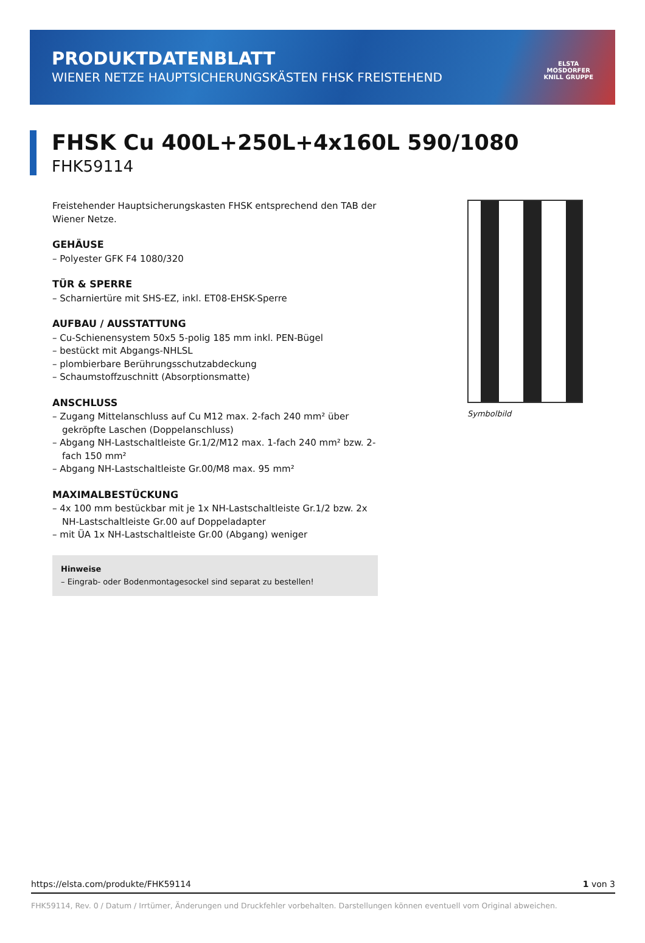PRODUKTDATENBLATT
WIENER NETZE HAUPTSICHERUNGSKÄSTEN FHSK FREISTEHEND
ELSTA
MOSDORFER
KNILL GRUPPE
FHSK Cu 400L+250L+4x160L 590/1080
FHK59114
Freistehender Hauptsicherungskasten FHSK entsprechend den TAB der Wiener Netze.
GEHÄUSE
– Polyester GFK F4 1080/320
TÜR & SPERRE
– Scharniertüre mit SHS-EZ, inkl. ET08-EHSK-Sperre
AUFBAU / AUSSTATTUNG
– Cu-Schienensystem 50x5 5-polig 185 mm inkl. PEN-Bügel
– bestückt mit Abgangs-NHLSL
– plombierbare Berührungsschutzabdeckung
– Schaumstoffzuschnitt (Absorptionsmatte)
ANSCHLUSS
– Zugang Mittelanschluss auf Cu M12 max. 2-fach 240 mm² über gekröpfte Laschen (Doppelanschluss)
– Abgang NH-Lastschaltleiste Gr.1/2/M12 max. 1-fach 240 mm² bzw. 2-fach 150 mm²
– Abgang NH-Lastschaltleiste Gr.00/M8 max. 95 mm²
MAXIMALBESTÜCKUNG
– 4x 100 mm bestückbar mit je 1x NH-Lastschaltleiste Gr.1/2 bzw. 2x NH-Lastschaltleiste Gr.00 auf Doppeladapter
– mit ÜA 1x NH-Lastschaltleiste Gr.00 (Abgang) weniger
Hinweise
– Eingrab- oder Bodenmontagesockel sind separat zu bestellen!
Symbolbild
https://elsta.com/produkte/FHK59114 1 von 3
FHK59114, Rev. 0 / Datum / Irrtümer, Änderungen und Druckfehler vorbehalten. Darstellungen können eventuell vom Original abweichen.